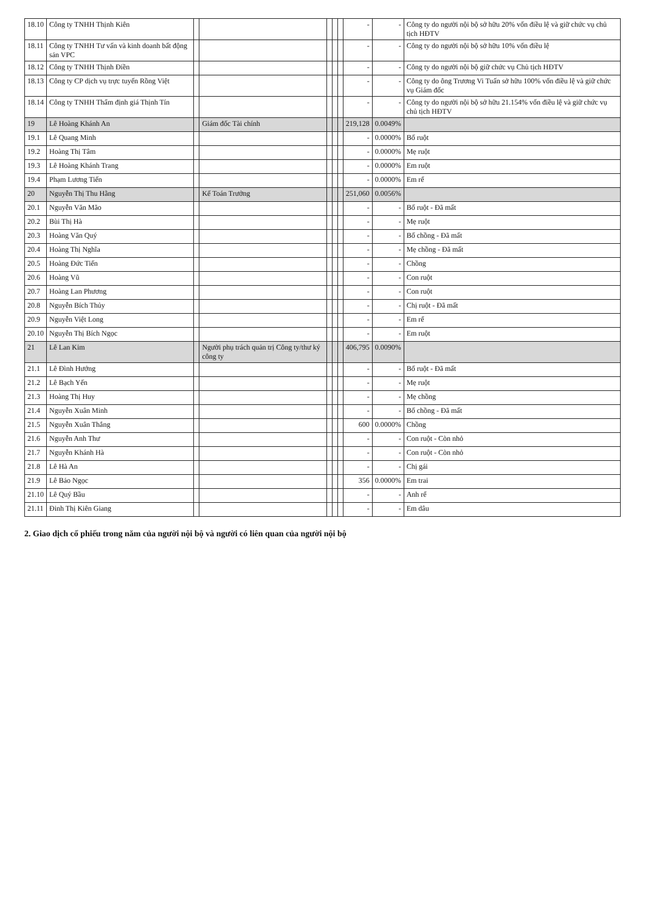| 18.10 | Công ty TNHH Thịnh Kiên | | | | | | - | - | Công ty do người nội bộ sở hữu 20% vốn điều lệ và giữ chức vụ chủ tịch HĐTV |
| 18.11 | Công ty TNHH Tư vấn và kinh doanh bất động sản VPC | | | | | | - | - | Công ty do người nội bộ sở hữu 10% vốn điều lệ |
| 18.12 | Công ty TNHH Thịnh Điền | | | | | | - | - | Công ty do người nội bộ giữ chức vụ Chủ tịch HĐTV |
| 18.13 | Công ty CP dịch vụ trực tuyến Rồng Việt | | | | | | - | - | Công ty do ông Trương Vi Tuấn sở hữu 100% vốn điều lệ và giữ chức vụ Giám đốc |
| 18.14 | Công ty TNHH Thẩm định giá Thịnh Tín | | | | | | - | - | Công ty do người nội bộ sở hữu 21.154% vốn điều lệ và giữ chức vụ chủ tịch HĐTV |
| 19 | Lê Hoàng Khánh An | | Giám đốc Tài chính | | | | 219,128 | 0.0049% | |
| 19.1 | Lê Quang Minh | | | | | | - | 0.0000% | Bố ruột |
| 19.2 | Hoàng Thị Tâm | | | | | | - | 0.0000% | Mẹ ruột |
| 19.3 | Lê Hoàng Khánh Trang | | | | | | - | 0.0000% | Em ruột |
| 19.4 | Phạm Lương Tiến | | | | | | - | 0.0000% | Em rể |
| 20 | Nguyễn Thị Thu Hằng | | Kế Toán Trưởng | | | | 251,060 | 0.0056% | |
| 20.1 | Nguyễn Văn Mão | | | | | | - | - | Bố ruột - Đã mất |
| 20.2 | Bùi Thị Hà | | | | | | - | - | Mẹ ruột |
| 20.3 | Hoàng Văn Quý | | | | | | - | - | Bố chồng - Đã mất |
| 20.4 | Hoàng Thị Nghĩa | | | | | | - | - | Mẹ chồng - Đã mất |
| 20.5 | Hoàng Đức Tiến | | | | | | - | - | Chồng |
| 20.6 | Hoàng Vũ | | | | | | - | - | Con ruột |
| 20.7 | Hoàng Lan Phương | | | | | | - | - | Con ruột |
| 20.8 | Nguyễn Bích Thủy | | | | | | - | - | Chị ruột - Đã mất |
| 20.9 | Nguyễn Việt Long | | | | | | - | - | Em rể |
| 20.10 | Nguyễn Thị Bích Ngọc | | | | | | - | - | Em ruột |
| 21 | Lê Lan Kim | | Người phụ trách quản trị Công ty/thư ký công ty | | | | 406,795 | 0.0090% | |
| 21.1 | Lê Đình Hướng | | | | | | - | - | Bố ruột - Đã mất |
| 21.2 | Lê Bạch Yến | | | | | | - | - | Mẹ ruột |
| 21.3 | Hoàng Thị Huy | | | | | | - | - | Mẹ chồng |
| 21.4 | Nguyễn Xuân Minh | | | | | | - | - | Bố chồng - Đã mất |
| 21.5 | Nguyễn Xuân Thắng | | | | | | 600 | 0.0000% | Chồng |
| 21.6 | Nguyễn Anh Thư | | | | | | - | - | Con ruột - Còn nhỏ |
| 21.7 | Nguyễn Khánh Hà | | | | | | - | - | Con ruột - Còn nhỏ |
| 21.8 | Lê Hà An | | | | | | - | - | Chị gái |
| 21.9 | Lê Bảo Ngọc | | | | | | 356 | 0.0000% | Em trai |
| 21.10 | Lê Quý Bầu | | | | | | - | - | Anh rể |
| 21.11 | Đinh Thị Kiên Giang | | | | | | - | - | Em dâu |
2. Giao dịch cổ phiếu trong năm của người nội bộ và người có liên quan của người nội bộ